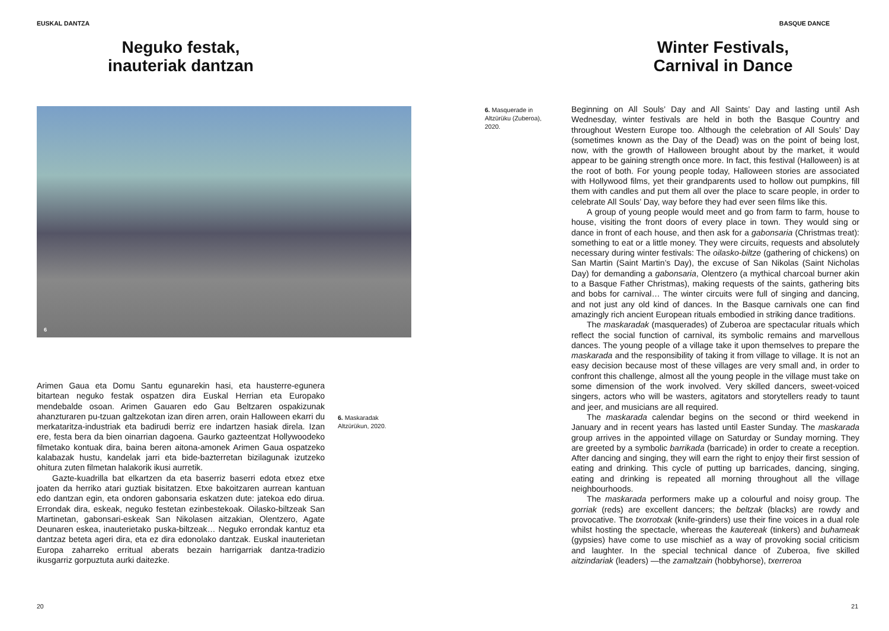EUSKAL DANTZA
Neguko festak,
inauteriak dantzan
6
Arimen Gaua eta Domu Santu egunarekin hasi, eta hausterre-egunera bitartean neguko festak ospatzen dira Euskal Herrian eta Europako mendebalde osoan. Arimen Gauaren edo Gau Bel­tzaren ospakizunak ahanzturaren pu-tzuan galtzekotan izan diren arren, orain Halloween ekarri du merkataritza-industriak eta badirudi berriz ere indartzen hasiak direla. Izan ere, festa bera da bien oinarrian dagoena. Gaurko gazteentzat Hollywoodeko filmetako kontuak dira, baina beren aitona-amonek Arimen Gaua ospatzeko kalabazak hustu, kandelak jarri eta bide-bazterretan bizilagunak izutzeko ohitura zuten filmetan halakorik ikusi aurretik.
Gazte-kuadrilla bat elkartzen da eta baserriz baserri edota etxez etxe joaten da herriko atari guztiak bisitatzen. Etxe bakoitzaren aurrean kantuan edo dantzan egin, eta ondoren gabonsaria eskatzen dute: jatekoa edo dirua. Errondak dira, eskeak, neguko festetan ezinbestekoak. Oilasko-biltzeak San Martinetan, gabonsari-eskeak San Nikolasen ai­tzakian, Olentzero, Agate Deunaren eskea, inauterietako puska-biltzeak… Neguko errondak kantuz eta dantzaz beteta ageri dira, eta ez dira edonolako dantzak. Euskal inauterietan Europa zaharreko erritual aberats bezain harrigarriak dantza-tradizio ikusgarriz gorpuztuta aurki daitezke.
6. Maskaradak
Altzürükun, 2020.
20
BASQUE DANCE
Winter Festivals,
Carnival in Dance
6. Masquerade in
Altzürüku (Zuberoa),
2020.
Beginning on All Souls’ Day and All Saints’ Day and lasting until Ash Wednesday, winter festivals are held in both the Basque Country and throughout Western Europe too. Although the celebration of All Souls’ Day (sometimes known as the Day of the Dead) was on the point of being lost, now, with the growth of Halloween brought about by the market, it would appear to be gaining strength once more. In fact, this festival (Halloween) is at the root of both. For young people today, Halloween stories are associated with Hollywood films, yet their grandparents used to hollow out pumpkins, fill them with candles and put them all over the place to scare people, in order to celebrate All Souls’ Day, way before they had ever seen films like this.
A group of young people would meet and go from farm to farm, house to house, visiting the front doors of every place in town. They would sing or dance in front of each house, and then ask for a gabonsaria (Christmas treat): something to eat or a little money. They were circuits, requests and absolutely necessary during winter festivals: The oilasko-biltze (gathering of chickens) on San Martin (Saint Martin’s Day), the excuse of San Nikolas (Saint Nicholas Day) for demanding a gabonsaria, Olentzero (a mythical charcoal burner akin to a Basque Father Christmas), making requests of the saints, gathering bits and bobs for carnival… The winter circuits were full of singing and dancing, and not just any old kind of dances. In the Basque carnivals one can find amazingly rich ancient European rituals embodied in striking dance traditions.
The maskaradak (masquerades) of Zuberoa are spectacular rituals which reflect the social function of carnival, its symbolic remains and marvellous dances. The young people of a village take it upon themselves to prepare the maskarada and the responsibility of taking it from village to village. It is not an easy decision because most of these villages are very small and, in order to confront this challenge, almost all the young people in the village must take on some dimension of the work involved. Very skilled dancers, sweet-voiced singers, actors who will be wasters, agitators and storytellers ready to taunt and jeer, and musicians are all required.
The maskarada calendar begins on the second or third weekend in January and in recent years has lasted until Easter Sunday. The maskarada group arrives in the appointed village on Saturday or Sunday morning. They are greeted by a symbolic barrikada (barricade) in order to create a reception. After dancing and singing, they will earn the right to enjoy their first session of eating and drinking. This cycle of putting up barricades, dancing, singing, eating and drinking is repeated all morning throughout all the village neighbourhoods.
The maskarada performers make up a colourful and noisy group. The gorriak (reds) are excellent dancers; the beltzak (blacks) are rowdy and provocative. The txorrotxak (knife-grinders) use their fine voices in a dual role whilst hosting the spectacle, whereas the kautereak (tinkers) and buhameak (gypsies) have come to use mischief as a way of provoking social criticism and laughter. In the special technical dance of Zuberoa, five skilled aitzindariak (leaders) —the zamaltzain (hobbyhorse), txerreroa
21